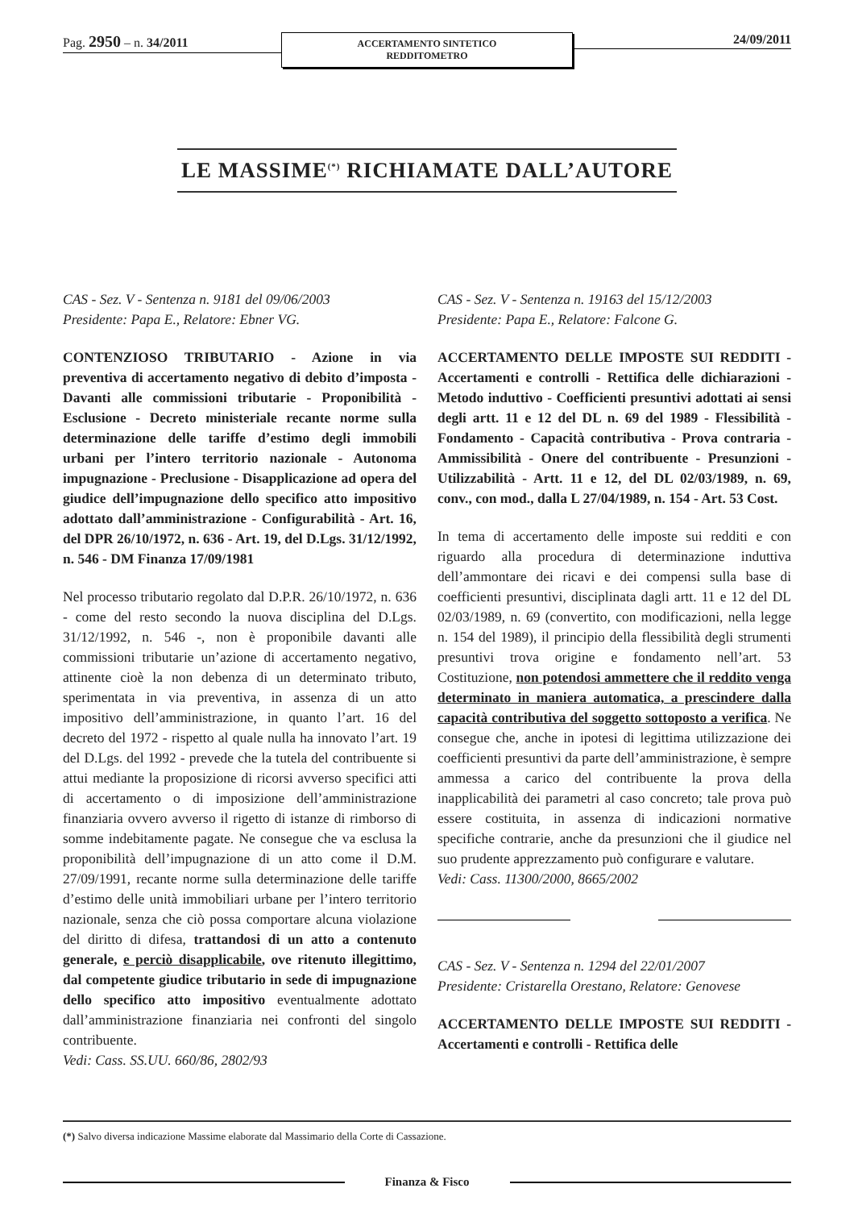Pag. 2950 – n. 34/2011
ACCERTAMENTO SINTETICO
REDDITOMETRO
24/09/2011
LE MASSIME<sup>(*)</sup> RICHIAMATE DALL’AUTORE
CAS - Sez. V - Sentenza n. 9181 del 09/06/2003
Presidente: Papa E., Relatore: Ebner VG.
CONTENZIOSO TRIBUTARIO - Azione in via preventiva di accertamento negativo di debito d’imposta - Davanti alle commissioni tributarie - Proponibilità - Esclusione - Decreto ministeriale recante norme sulla determinazione delle tariffe d’estimo degli immobili urbani per l’intero territorio nazionale - Autonoma impugnazione - Preclusione - Disapplicazione ad opera del giudice dell’impugnazione dello specifico atto impositivo adottato dall’amministrazione - Configurabilità - Art. 16, del DPR 26/10/1972, n. 636 - Art. 19, del D.Lgs. 31/12/1992, n. 546 - DM Finanza 17/09/1981
Nel processo tributario regolato dal D.P.R. 26/10/1972, n. 636 - come del resto secondo la nuova disciplina del D.Lgs. 31/12/1992, n. 546 -, non è proponibile davanti alle commissioni tributarie un’azione di accertamento negativo, attinente cioè la non debenza di un determinato tributo, sperimentata in via preventiva, in assenza di un atto impositivo dell’amministrazione, in quanto l’art. 16 del decreto del 1972 - rispetto al quale nulla ha innovato l’art. 19 del D.Lgs. del 1992 - prevede che la tutela del contribuente si attui mediante la proposizione di ricorsi avverso specifici atti di accertamento o di imposizione dell’amministrazione finanziaria ovvero avverso il rigetto di istanze di rimborso di somme indebitamente pagate. Ne consegue che va esclusa la proponibilità dell’impugnazione di un atto come il D.M. 27/09/1991, recante norme sulla determinazione delle tariffe d’estimo delle unità immobiliari urbane per l’intero territorio nazionale, senza che ciò possa comportare alcuna violazione del diritto di difesa, trattandosi di un atto a contenuto generale, e perciò disapplicabile, ove ritenuto illegittimo, dal competente giudice tributario in sede di impugnazione dello specifico atto impositivo eventualmente adottato dall’amministrazione finanziaria nei confronti del singolo contribuente.
Vedi: Cass. SS.UU. 660/86, 2802/93
CAS - Sez. V - Sentenza n. 19163 del 15/12/2003
Presidente: Papa E., Relatore: Falcone G.
ACCERTAMENTO DELLE IMPOSTE SUI REDDITI - Accertamenti e controlli - Rettifica delle dichiarazioni - Metodo induttivo - Coefficienti presuntivi adottati ai sensi degli artt. 11 e 12 del DL n. 69 del 1989 - Flessibilità - Fondamento - Capacità contributiva - Prova contraria - Ammissibilità - Onere del contribuente - Presunzioni - Utilizzabilità - Artt. 11 e 12, del DL 02/03/1989, n. 69, conv., con mod., dalla L 27/04/1989, n. 154 - Art. 53 Cost.
In tema di accertamento delle imposte sui redditi e con riguardo alla procedura di determinazione induttiva dell’ammontare dei ricavi e dei compensi sulla base di coefficienti presuntivi, disciplinata dagli artt. 11 e 12 del DL 02/03/1989, n. 69 (convertito, con modificazioni, nella legge n. 154 del 1989), il principio della flessibilità degli strumenti presuntivi trova origine e fondamento nell’art. 53 Costituzione, non potendosi ammettere che il reddito venga determinato in maniera automatica, a prescindere dalla capacità contributiva del soggetto sottoposto a verifica. Ne consegue che, anche in ipotesi di legittima utilizzazione dei coefficienti presuntivi da parte dell’amministrazione, è sempre ammessa a carico del contribuente la prova della inapplicabilità dei parametri al caso concreto; tale prova può essere costituita, in assenza di indicazioni normative specifiche contrarie, anche da presunzioni che il giudice nel suo prudente apprezzamento può configurare e valutare.
Vedi: Cass. 11300/2000, 8665/2002
CAS - Sez. V - Sentenza n. 1294 del 22/01/2007
Presidente: Cristarella Orestano, Relatore: Genovese
ACCERTAMENTO DELLE IMPOSTE SUI REDDITI - Accertamenti e controlli - Rettifica delle
(*) Salvo diversa indicazione Massime elaborate dal Massimario della Corte di Cassazione.
Finanza & Fisco